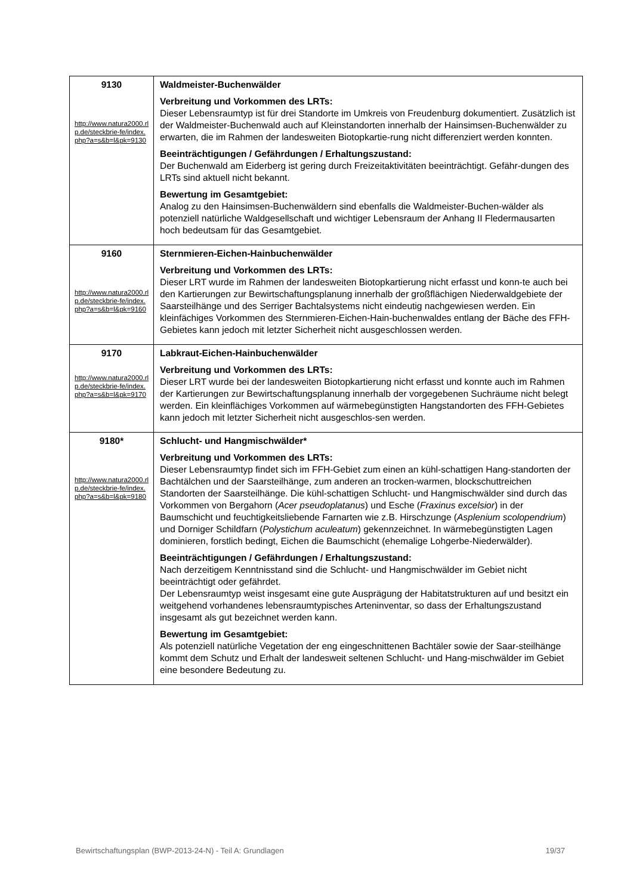| 9130 http://www.natura2000.rlp.de/steckbrie-fe/index.php?a=s&b=l&pk=9130 | Waldmeister-Buchenwälder Verbreitung und Vorkommen des LRTs: Dieser Lebensraumtyp ist für drei Standorte im Umkreis von Freudenburg dokumentiert. Zusätzlich ist der Waldmeister-Buchenwald auch auf Kleinstandorten innerhalb der Hainsimsen-Buchenwälder zu erwarten, die im Rahmen der landesweiten Biotopkartie-rung nicht differenziert werden konnten. Beeinträchtigungen / Gefährdungen / Erhaltungszustand: Der Buchenwald am Eiderberg ist gering durch Freizeitaktivitäten beeinträchtigt. Gefähr-dungen des LRTs sind aktuell nicht bekannt. Bewertung im Gesamtgebiet: Analog zu den Hainsimsen-Buchenwäldern sind ebenfalls die Waldmeister-Buchen-wälder als potenziell natürliche Waldgesellschaft und wichtiger Lebensraum der Anhang II Fledermausarten hoch bedeutsam für das Gesamtgebiet. |
| 9160 http://www.natura2000.rlp.de/steckbrie-fe/index.php?a=s&b=l&pk=9160 | Sternmieren-Eichen-Hainbuchenwälder Verbreitung und Vorkommen des LRTs: Dieser LRT wurde im Rahmen der landesweiten Biotopkartierung nicht erfasst und konn-te auch bei den Kartierungen zur Bewirtschaftungsplanung innerhalb der großflächigen Niederwaldgebiete der Saarsteilhänge und des Serriger Bachtalsystems nicht eindeutig nachgewiesen werden. Ein kleinfächiges Vorkommen des Sternmieren-Eichen-Hain-buchenwaldes entlang der Bäche des FFH-Gebietes kann jedoch mit letzter Sicherheit nicht ausgeschlossen werden. |
| 9170 http://www.natura2000.rlp.de/steckbrie-fe/index.php?a=s&b=l&pk=9170 | Labkraut-Eichen-Hainbuchenwälder Verbreitung und Vorkommen des LRTs: Dieser LRT wurde bei der landesweiten Biotopkartierung nicht erfasst und konnte auch im Rahmen der Kartierungen zur Bewirtschaftungsplanung innerhalb der vorgegebenen Suchräume nicht belegt werden. Ein kleinflächiges Vorkommen auf wärmebegünstigten Hangstandorten des FFH-Gebietes kann jedoch mit letzter Sicherheit nicht ausgeschlos-sen werden. |
| 9180* http://www.natura2000.rlp.de/steckbrie-fe/index.php?a=s&b=l&pk=9180 | Schlucht- und Hangmischwälder* Verbreitung und Vorkommen des LRTs: Dieser Lebensraumtyp findet sich im FFH-Gebiet zum einen an kühl-schattigen Hang-standorten der Bachtälchen und der Saarsteilhänge, zum anderen an trocken-warmen, blockschuttreichen Standorten der Saarsteilhänge. Die kühl-schattigen Schlucht- und Hangmischwälder sind durch das Vorkommen von Bergahorn ( Acer pseudoplatanus ) und Esche ( Fraxinus excelsior ) in der Baumschicht und feuchtigkeitsliebende Farnarten wie z.B. Hirschzunge ( Asplenium scolopendrium ) und Dorniger Schildfarn ( Polystichum aculeatum ) gekennzeichnet. In wärmebegünstigten Lagen dominieren, forstlich bedingt, Eichen die Baumschicht (ehemalige Lohgerbe-Niederwälder). Beeinträchtigungen / Gefährdungen / Erhaltungszustand: Nach derzeitigem Kenntnisstand sind die Schlucht- und Hangmischwälder im Gebiet nicht beeinträchtigt oder gefährdet. Der Lebensraumtyp weist insgesamt eine gute Ausprägung der Habitatstrukturen auf und besitzt ein weitgehend vorhandenes lebensraumtypisches Arteninventar, so dass der Erhaltungszustand insgesamt als gut bezeichnet werden kann. Bewertung im Gesamtgebiet: Als potenziell natürliche Vegetation der eng eingeschnittenen Bachtäler sowie der Saar-steilhänge kommt dem Schutz und Erhalt der landesweit seltenen Schlucht- und Hang-mischwälder im Gebiet eine besondere Bedeutung zu. |
Bewirtschaftungsplan (BWP-2013-24-N) - Teil A: Grundlagen 19/37